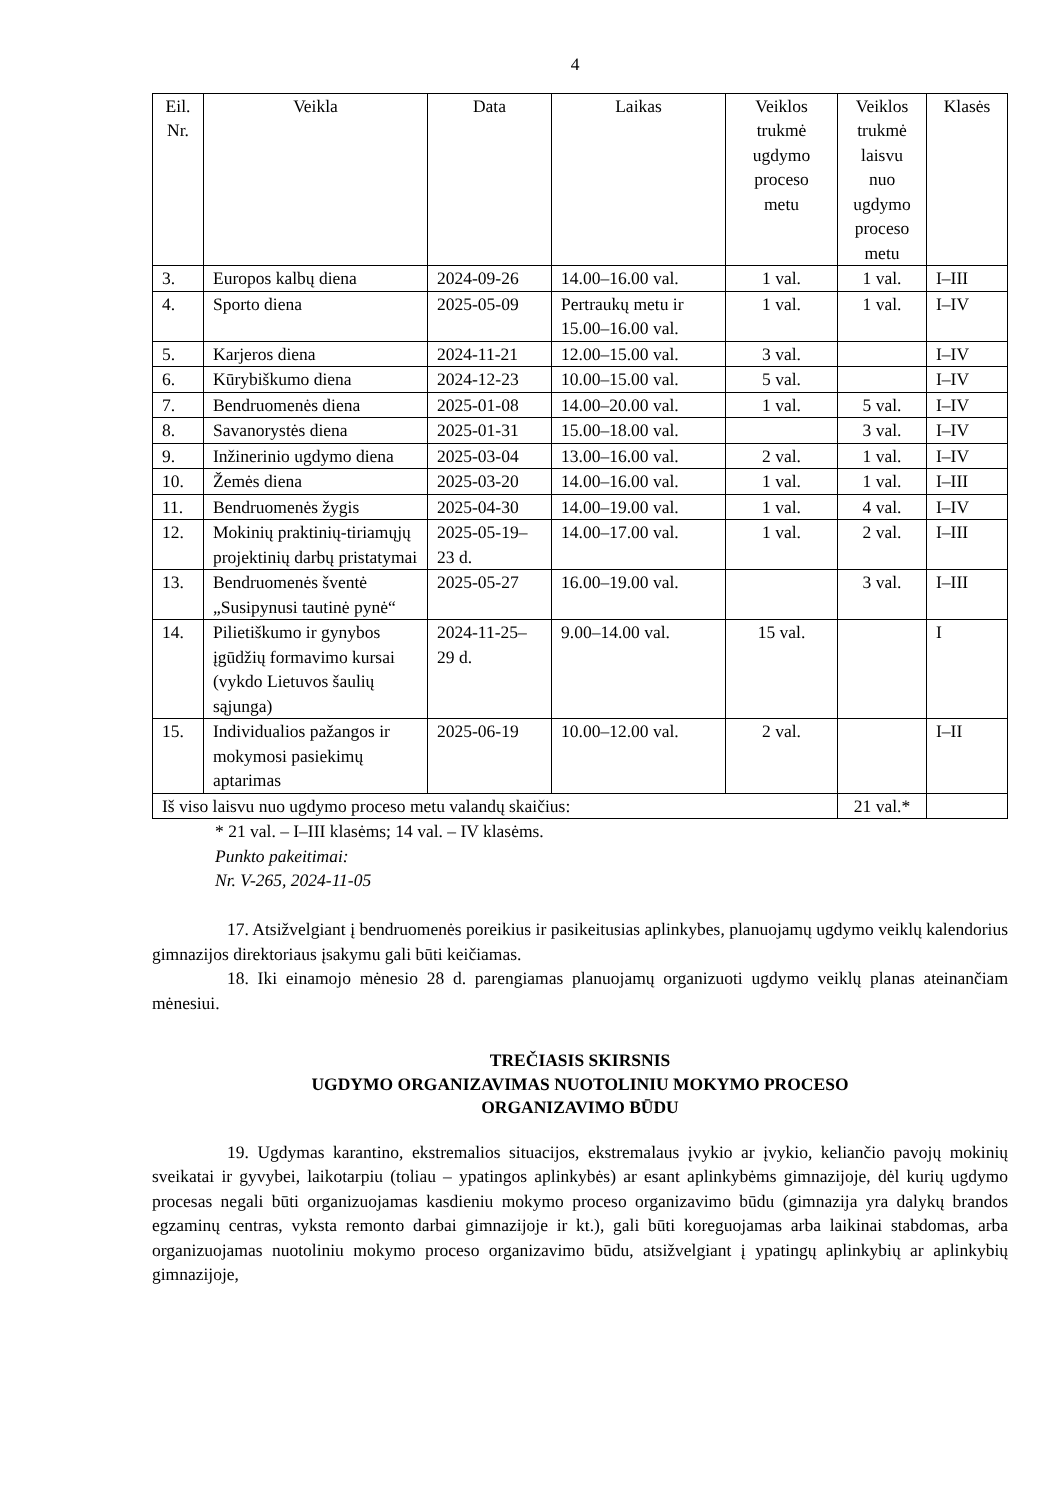4
| Eil. Nr. | Veikla | Data | Laikas | Veiklos trukmė ugdymo proceso metu | Veiklos trukmė laisvu nuo ugdymo proceso metu | Klasės |
| --- | --- | --- | --- | --- | --- | --- |
| 3. | Europos kalbų diena | 2024-09-26 | 14.00–16.00 val. | 1 val. | 1 val. | I–III |
| 4. | Sporto diena | 2025-05-09 | Pertraukų metu ir 15.00–16.00 val. | 1 val. | 1 val. | I–IV |
| 5. | Karjeros diena | 2024-11-21 | 12.00–15.00 val. | 3 val. | | I–IV |
| 6. | Kūrybiškumo diena | 2024-12-23 | 10.00–15.00 val. | 5 val. | | I–IV |
| 7. | Bendruomenės diena | 2025-01-08 | 14.00–20.00 val. | 1 val. | 5 val. | I–IV |
| 8. | Savanorystės diena | 2025-01-31 | 15.00–18.00 val. | | 3 val. | I–IV |
| 9. | Inžinerinio ugdymo diena | 2025-03-04 | 13.00–16.00 val. | 2 val. | 1 val. | I–IV |
| 10. | Žemės diena | 2025-03-20 | 14.00–16.00 val. | 1 val. | 1 val. | I–III |
| 11. | Bendruomenės žygis | 2025-04-30 | 14.00–19.00 val. | 1 val. | 4 val. | I–IV |
| 12. | Mokinių praktinių-tiriamųjų projektinių darbų pristatymai | 2025-05-19–23 d. | 14.00–17.00 val. | 1 val. | 2 val. | I–III |
| 13. | Bendruomenės šventė „Susipynusi tautinė pynė“ | 2025-05-27 | 16.00–19.00 val. | | 3 val. | I–III |
| 14. | Pilietiškumo ir gynybos įgūdžių formavimo kursai (vykdo Lietuvos šaulių sąjunga) | 2024-11-25–29 d. | 9.00–14.00 val. | 15 val. | | I |
| 15. | Individualios pažangos ir mokymosi pasiekimų aptarimas | 2025-06-19 | 10.00–12.00 val. | 2 val. | | I–II |
| Iš viso laisvu nuo ugdymo proceso metu valandų skaičius: | | | | | 21 val.* | |
* 21 val. – I–III klasėms; 14 val. – IV klasėms.
Punkto pakeitimai:
Nr. V-265, 2024-11-05
17. Atsižvelgiant į bendruomenės poreikius ir pasikeitusias aplinkybes, planuojamų ugdymo veiklų kalendorius gimnazijos direktoriaus įsakymu gali būti keičiamas.
18. Iki einamojo mėnesio 28 d. parengiamas planuojamų organizuoti ugdymo veiklų planas ateinančiam mėnesiui.
TREČIASIS SKIRSNIS
UGDYMO ORGANIZAVIMAS NUOTOLINIU MOKYMO PROCESO
ORGANIZAVIMO BŪDU
19. Ugdymas karantino, ekstremalios situacijos, ekstremalaus įvykio ar įvykio, keliančio pavojų mokinių sveikatai ir gyvybei, laikotarpiu (toliau – ypatingos aplinkybės) ar esant aplinkybėms gimnazijoje, dėl kurių ugdymo procesas negali būti organizuojamas kasdieniu mokymo proceso organizavimo būdu (gimnazija yra dalykų brandos egzaminų centras, vyksta remonto darbai gimnazijoje ir kt.), gali būti koreguojamas arba laikinai stabdomas, arba organizuojamas nuotoliniu mokymo proceso organizavimo būdu, atsižvelgiant į ypatingų aplinkybių ar aplinkybių gimnazijoje,